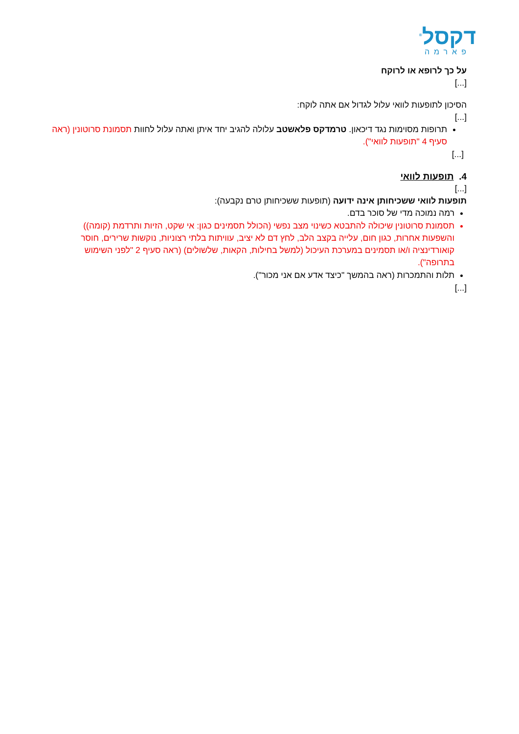דקסל<sup>®</sup>
פארמה
על כך לרופא או לרוקח
[...]
הסיכון לתופעות לוואי עלול לגדול אם אתה לוקח:
[...]
תרופות מסוימות נגד דיכאון. טרמדקס פלאשטב עלולה להגיב יחד איתן ואתה עלול לחוות תסמונת סרוטונין (ראה סעיף 4 "תופעות לוואי").
[...]
4. תופעות לוואי
[...]
תופעות לוואי ששכיחותן אינה ידועה (תופעות ששכיחותן טרם נקבעה):
רמה נמוכה מדי של סוכר בדם.
תסמונת סרוטונין שיכולה להתבטא כשינוי מצב נפשי (הכולל תסמינים כגון: אי שקט, הזיות ותרדמת (קומה)) והשפעות אחרות, כגון חום, עלייה בקצב הלב, לחץ דם לא יציב, עוויתות בלתי רצוניות, נוקשות שרירים, חוסר קואורדינציה ו/או תסמינים במערכת העיכול (למשל בחילות, הקאות, שלשולים) (ראה סעיף 2 "לפני השימוש בתרופה").
תלות והתמכרות (ראה בהמשך "כיצד אדע אם אני מכור").
[...]